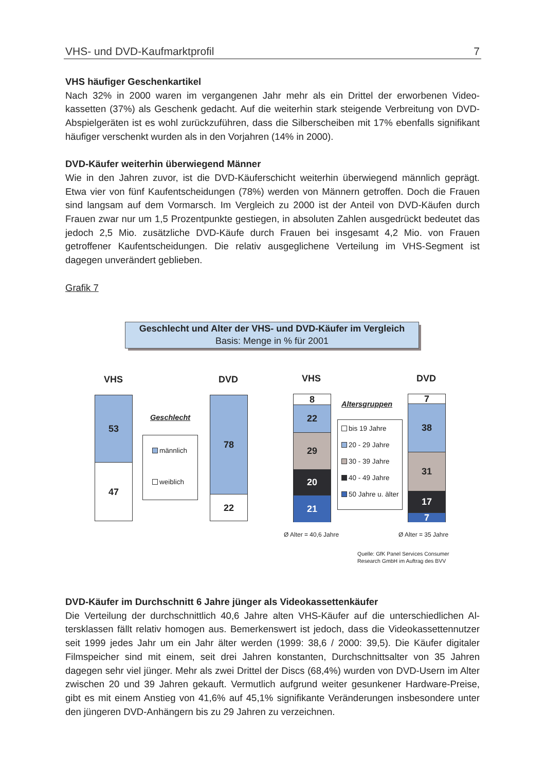VHS- und DVD-Kaufmarktprofil 7
VHS häufiger Geschenkartikel
Nach 32% in 2000 waren im vergangenen Jahr mehr als ein Drittel der erworbenen Video­kassetten (37%) als Geschenk gedacht. Auf die weiterhin stark steigende Verbreitung von DVD-Abspielgeräten ist es wohl zurückzuführen, dass die Silberscheiben mit 17% ebenfalls signifikant häufiger verschenkt wurden als in den Vorjahren (14% in 2000).
DVD-Käufer weiterhin überwiegend Männer
Wie in den Jahren zuvor, ist die DVD-Käuferschicht weiterhin überwiegend männlich ge­prägt. Etwa vier von fünf Kaufentscheidungen (78%) werden von Männern getroffen. Doch die Frauen sind langsam auf dem Vormarsch. Im Vergleich zu 2000 ist der Anteil von DVD-Käufen durch Frauen zwar nur um 1,5 Prozentpunkte gestiegen, in absoluten Zahlen ausge­drückt bedeutet das jedoch 2,5 Mio. zusätzliche DVD-Käufe durch Frauen bei insgesamt 4,2 Mio. von Frauen getroffener Kaufentscheidungen. Die relativ ausgeglichene Verteilung im VHS-Segment ist dagegen unverändert geblieben.
Grafik 7
Geschlecht und Alter der VHS- und DVD-Käufer im Vergleich
Basis: Menge in % für 2001
VHS DVD VHS DVD
53
47
78
22
Geschlecht
männlich
weiblich
8
22
29
20
21
7
38
31
17
7
Altersgruppen
bis 19 Jahre
20 - 29 Jahre
30 - 39 Jahre
40 - 49 Jahre
50 Jahre u. älter
Ø Alter = 40,6 Jahre Ø Alter = 35 Jahre
Quelle: GfK Panel Services Consumer
Research GmbH im Auftrag des BVV
DVD-Käufer im Durchschnitt 6 Jahre jünger als Videokassettenkäufer
Die Verteilung der durchschnittlich 40,6 Jahre alten VHS-Käufer auf die unterschiedlichen Al­tersklassen fällt relativ homogen aus. Bemerkenswert ist jedoch, dass die Videokassetten­nutzer seit 1999 jedes Jahr um ein Jahr älter werden (1999: 38,6 / 2000: 39,5). Die Käufer digitaler Filmspeicher sind mit einem, seit drei Jahren konstanten, Durchschnittsalter von 35 Jahren dagegen sehr viel jünger. Mehr als zwei Drittel der Discs (68,4%) wurden von DVD-Usern im Alter zwischen 20 und 39 Jahren gekauft. Vermutlich aufgrund weiter gesunkener Hardware-Preise, gibt es mit einem Anstieg von 41,6% auf 45,1% signifikante Veränderun­gen insbesondere unter den jüngeren DVD-Anhängern bis zu 29 Jahren zu verzeichnen.